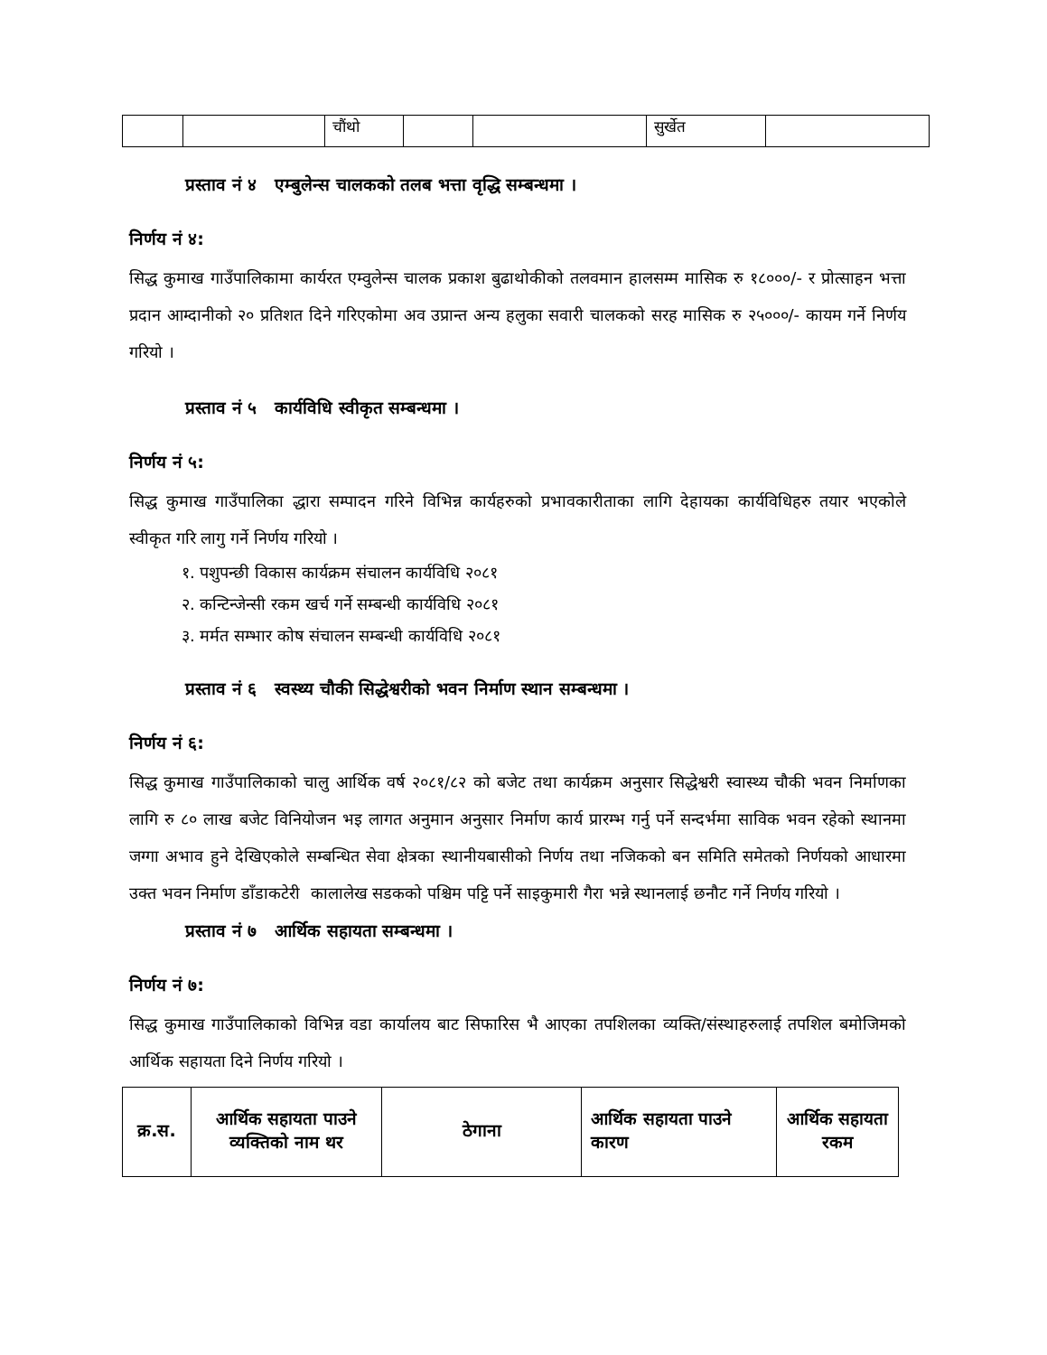| | | चौंथो | | | सुर्खेत | |
प्रस्ताव नं ४ एम्बुलेन्स चालकको तलब भत्ता वृद्धि सम्बन्धमा ।
निर्णय नं ४:
सिद्ध कुमाख गाउँपालिकामा कार्यरत एम्वुलेन्स चालक प्रकाश बुढाथोकीको तलवमान हालसम्म मासिक रु १८०००/- र प्रोत्साहन भत्ता प्रदान आम्दानीको २० प्रतिशत दिने गरिएकोमा अव उप्रान्त अन्य हलुका सवारी चालकको सरह मासिक रु २५०००/- कायम गर्ने निर्णय गरियो ।
प्रस्ताव नं ५ कार्यविधि स्वीकृत सम्बन्धमा ।
निर्णय नं ५:
सिद्ध कुमाख गाउँपालिका द्धारा सम्पादन गरिने विभिन्न कार्यहरुको प्रभावकारीताका लागि देहायका कार्यविधिहरु तयार भएकोले स्वीकृत गरि लागु गर्ने निर्णय गरियो ।
१. पशुपन्छी विकास कार्यक्रम संचालन कार्यविधि २०८१
२. कन्टिन्जेन्सी रकम खर्च गर्ने सम्बन्धी कार्यविधि २०८१
३. मर्मत सम्भार कोष संचालन सम्बन्धी कार्यविधि २०८१
प्रस्ताव नं ६ स्वस्थ्य चौकी सिद्धेश्वरीको भवन निर्माण स्थान सम्बन्धमा ।
निर्णय नं ६:
सिद्ध कुमाख गाउँपालिकाको चालु आर्थिक वर्ष २०८१/८२ को बजेट तथा कार्यक्रम अनुसार सिद्धेश्वरी स्वास्थ्य चौकी भवन निर्माणका लागि रु ८० लाख बजेट विनियोजन भइ लागत अनुमान अनुसार निर्माण कार्य प्रारम्भ गर्नु पर्ने सन्दर्भमा साविक भवन रहेको स्थानमा जग्गा अभाव हुने देखिएकोले सम्बन्धित सेवा क्षेत्रका स्थानीयबासीको निर्णय तथा नजिकको बन समिति समेतको निर्णयको आधारमा उक्त भवन निर्माण डाँडाकटेरी कालालेख सडकको पश्चिम पट्टि पर्ने साइकुमारी गैरा भन्ने स्थानलाई छनौट गर्ने निर्णय गरियो ।
प्रस्ताव नं ७ आर्थिक सहायता सम्बन्धमा ।
निर्णय नं ७:
सिद्ध कुमाख गाउँपालिकाको विभिन्न वडा कार्यालय बाट सिफारिस भै आएका तपशिलका व्यक्ति/संस्थाहरुलाई तपशिल बमोजिमको आर्थिक सहायता दिने निर्णय गरियो ।
| क्र.स. | आर्थिक सहायता पाउने व्यक्तिको नाम थर | ठेगाना | आर्थिक सहायता पाउने कारण | आर्थिक सहायता रकम |
| --- | --- | --- | --- | --- |